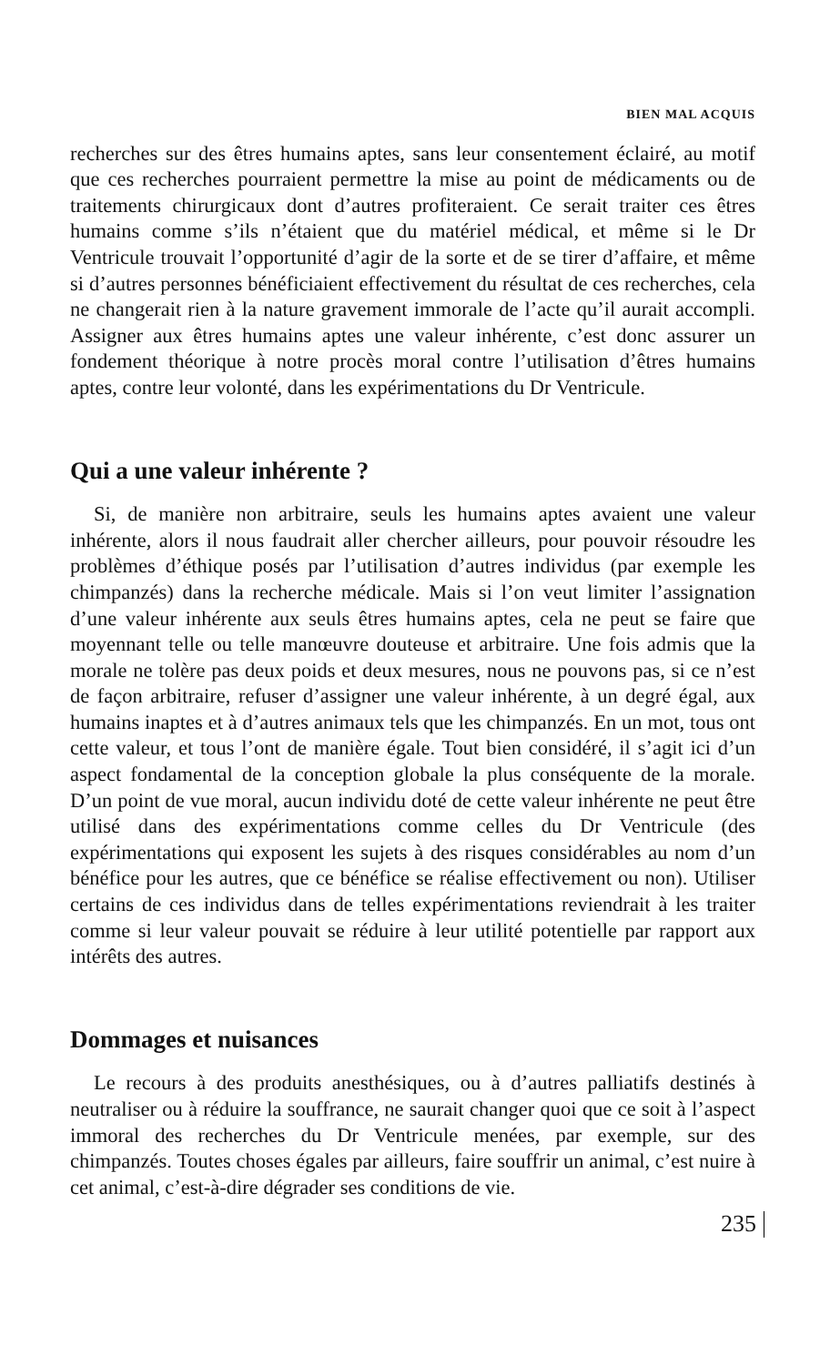BIEN MAL ACQUIS
recherches sur des êtres humains aptes, sans leur consentement éclairé, au motif que ces recherches pourraient permettre la mise au point de médicaments ou de traitements chirurgicaux dont d’autres profiteraient. Ce serait traiter ces êtres humains comme s’ils n’étaient que du matériel médical, et même si le Dr Ventricule trouvait l’opportunité d’agir de la sorte et de se tirer d’affaire, et même si d’autres personnes bénéficiaient effectivement du résultat de ces recherches, cela ne changerait rien à la nature gravement immorale de l’acte qu’il aurait accompli. Assigner aux êtres humains aptes une valeur inhérente, c’est donc assurer un fondement théorique à notre procès moral contre l’utilisation d’êtres humains aptes, contre leur volonté, dans les expérimentations du Dr Ventricule.
Qui a une valeur inhérente ?
Si, de manière non arbitraire, seuls les humains aptes avaient une valeur inhérente, alors il nous faudrait aller chercher ailleurs, pour pouvoir résoudre les problèmes d’éthique posés par l’utilisation d’autres individus (par exemple les chimpanzés) dans la recherche médicale. Mais si l’on veut limiter l’assignation d’une valeur inhérente aux seuls êtres humains aptes, cela ne peut se faire que moyennant telle ou telle manœuvre douteuse et arbitraire. Une fois admis que la morale ne tolère pas deux poids et deux mesures, nous ne pouvons pas, si ce n’est de façon arbitraire, refuser d’assigner une valeur inhérente, à un degré égal, aux humains inaptes et à d’autres animaux tels que les chimpanzés. En un mot, tous ont cette valeur, et tous l’ont de manière égale. Tout bien considéré, il s’agit ici d’un aspect fondamental de la conception globale la plus conséquente de la morale. D’un point de vue moral, aucun individu doté de cette valeur inhérente ne peut être utilisé dans des expérimentations comme celles du Dr Ventricule (des expérimentations qui exposent les sujets à des risques considérables au nom d’un bénéfice pour les autres, que ce bénéfice se réalise effectivement ou non). Utiliser certains de ces individus dans de telles expérimentations reviendrait à les traiter comme si leur valeur pouvait se réduire à leur utilité potentielle par rapport aux intérêts des autres.
Dommages et nuisances
Le recours à des produits anesthésiques, ou à d’autres palliatifs destinés à neutraliser ou à réduire la souffrance, ne saurait changer quoi que ce soit à l’aspect immoral des recherches du Dr Ventricule menées, par exemple, sur des chimpanzés. Toutes choses égales par ailleurs, faire souffrir un animal, c’est nuire à cet animal, c’est-à-dire dégrader ses conditions de vie.
235